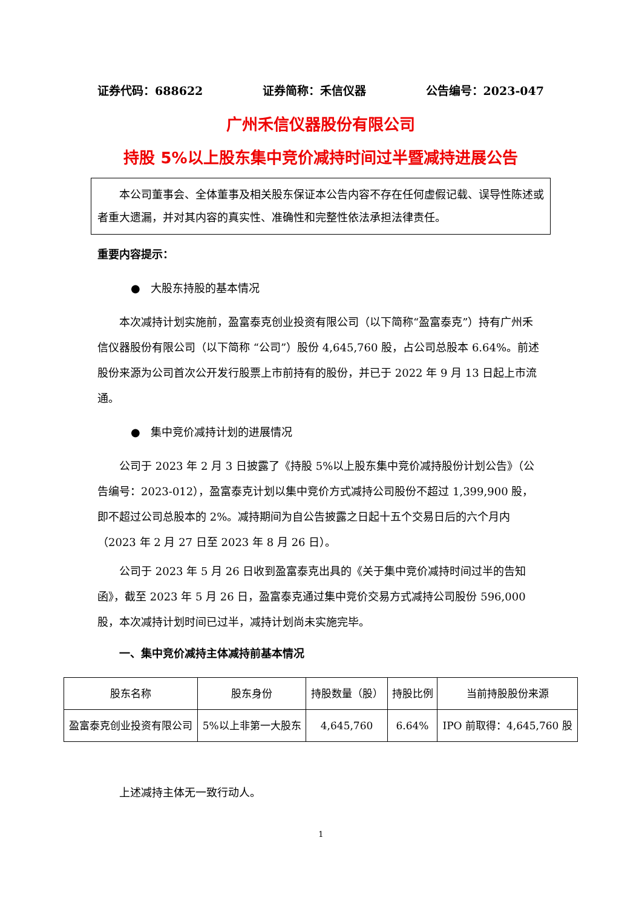证券代码：688622 证券简称：禾信仪器 公告编号：2023-047
广州禾信仪器股份有限公司
持股 5%以上股东集中竞价减持时间过半暨减持进展公告
本公司董事会、全体董事及相关股东保证本公告内容不存在任何虚假记载、误导性陈述或者重大遗漏，并对其内容的真实性、准确性和完整性依法承担法律责任。
重要内容提示：
● 大股东持股的基本情况
本次减持计划实施前，盈富泰克创业投资有限公司（以下简称“盈富泰克”）持有广州禾信仪器股份有限公司（以下简称 “公司”）股份 4,645,760 股，占公司总股本 6.64%。前述股份来源为公司首次公开发行股票上市前持有的股份，并已于 2022 年 9 月 13 日起上市流通。
● 集中竞价减持计划的进展情况
公司于 2023 年 2 月 3 日披露了《持股 5%以上股东集中竞价减持股份计划公告》（公告编号：2023-012），盈富泰克计划以集中竞价方式减持公司股份不超过 1,399,900 股，即不超过公司总股本的 2%。减持期间为自公告披露之日起十五个交易日后的六个月内（2023 年 2 月 27 日至 2023 年 8 月 26 日）。
公司于 2023 年 5 月 26 日收到盈富泰克出具的《关于集中竞价减持时间过半的告知函》，截至 2023 年 5 月 26 日，盈富泰克通过集中竞价交易方式减持公司股份 596,000 股，本次减持计划时间已过半，减持计划尚未实施完毕。
一、集中竞价减持主体减持前基本情况
| 股东名称 | 股东身份 | 持股数量（股） | 持股比例 | 当前持股股份来源 |
| --- | --- | --- | --- | --- |
| 盈富泰克创业投资有限公司 | 5%以上非第一大股东 | 4,645,760 | 6.64% | IPO 前取得：4,645,760 股 |
上述减持主体无一致行动人。
1